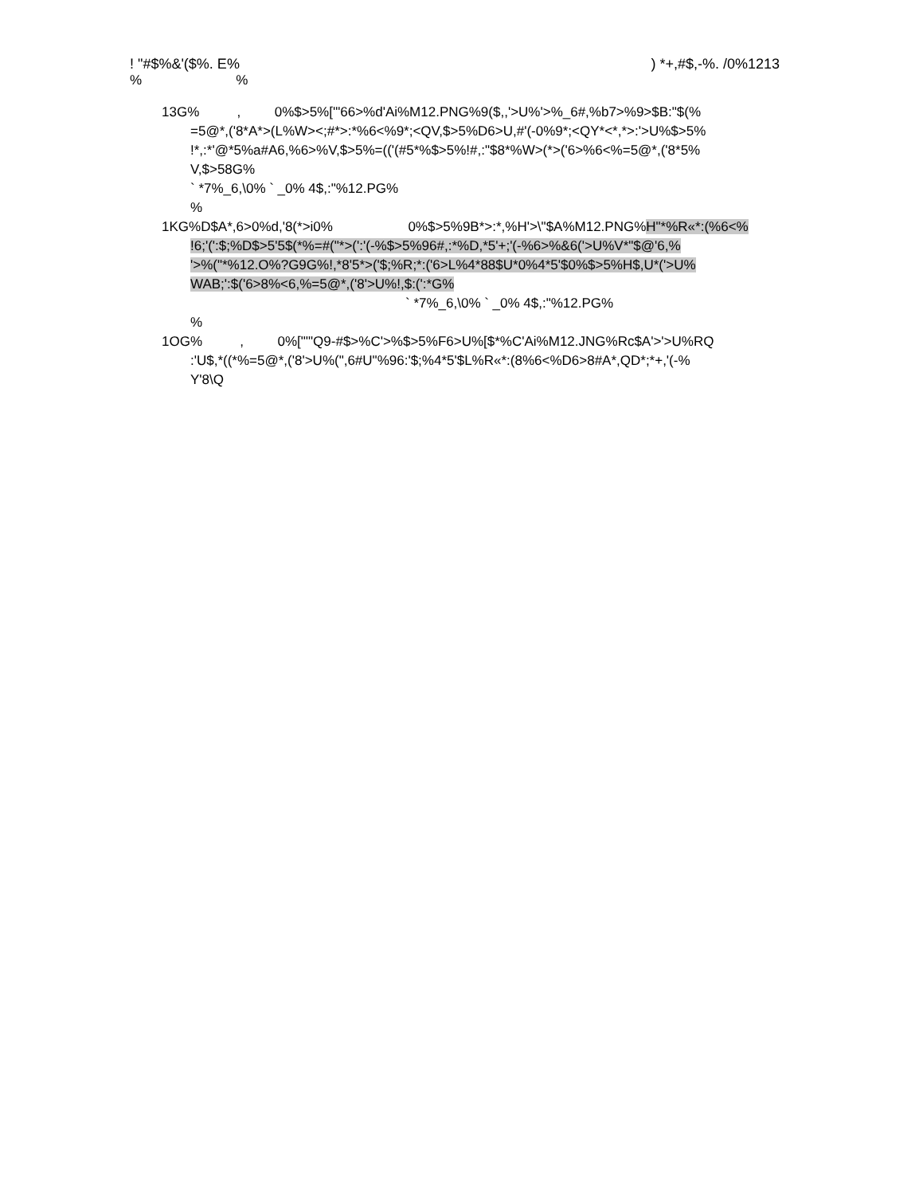! "#$%&'($%. E%) *+,#$,-%. /0%1213
% %
13G% , 0%$>5%['"66>%d'Ai%M12.PNG%9($,,'>U%'>%_6#,%b7>%9>$B:"$(%
=5@*,('8*A*>(L%W><;#*>:*%6<%9*;<QV,$>5%D6>U,#'(-0%9*;<QY*<*,*>:'>U%$>5%
!*,:*'@*5%a#A6,%6>%V,$>5%=(('(#5*%$>5%!#,:"$8*%W>(*>('6>%6<%=5@*,('8*5%
V,$>58G%
` *7%_6,\0% ` _0% 4$,:"%12.PG%
%
1KG%D$A*,6>0%d,'8(*>i0% 0%$>5%9B*>:*,%H'>\"$A%M12.PNG%H"*%R«*:(%6<%
!6;'(':$;%D$>5'5$(*%=#("*>(':'(-%$>5%96#,:*%D,*5'+;'(-%6>%&6('>U%V*"$@'6,%
'>%("*%12.O%?G9G%!,*8'5*>('$;%R;*:('6>L%4*88$U*0%4*5'$0%$>5%H$,U*('>U%
WAB;':$('6>8%<6,%=5@*,('8'>U%!,$:(':*G%
` *7%_6,\0% ` _0% 4$,:"%12.PG%
%
1OG% , 0%["'"Q9-#$>%C'>%$>5%F6>U%[$*%C'Ai%M12.JNG%Rc$A'>'>U%RQ
:'U$,*((*%=5@*,('8'>U%(",6#U"%96:'$;%4*5'$L%R«*:(8%6<%D6>8#A*,QD*;*+,'(-%
Y'8\Q